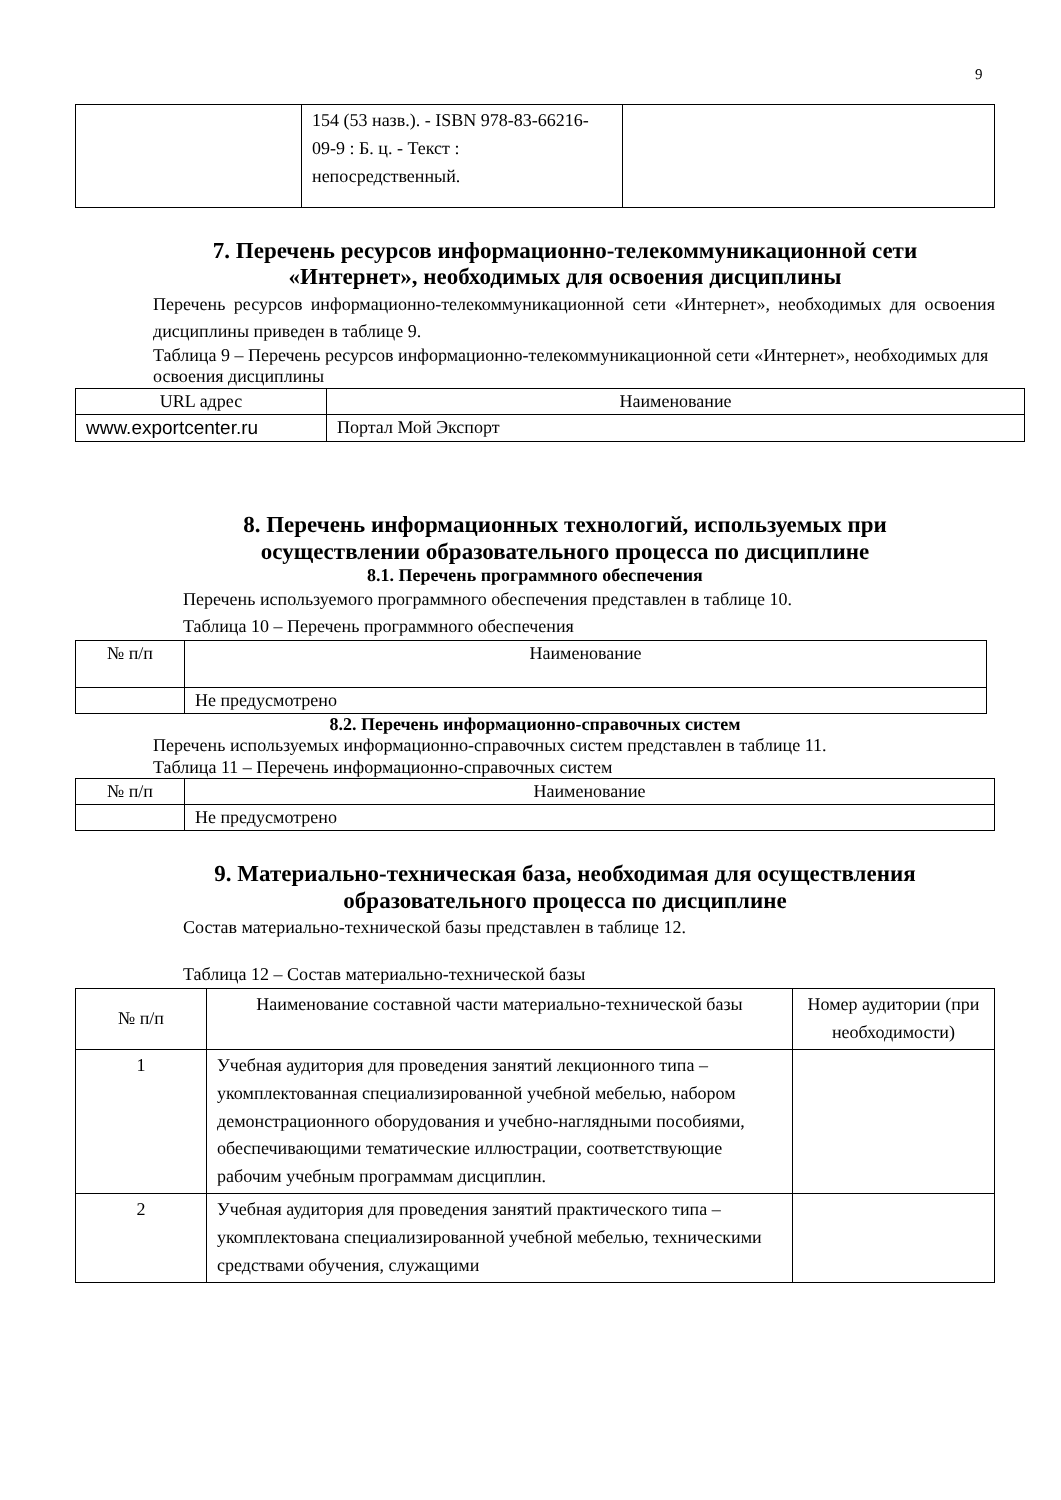9
| | 154 (53 назв.). - ISBN 978-83-66216-09-9 : Б. ц. - Текст : непосредственный. | |
7. Перечень ресурсов информационно-телекоммуникационной сети «Интернет», необходимых для освоения дисциплины
Перечень ресурсов информационно-телекоммуникационной сети «Интернет», необходимых для освоения дисциплины приведен в таблице 9.
Таблица 9 – Перечень ресурсов информационно-телекоммуникационной сети «Интернет», необходимых для освоения дисциплины
| URL адрес | Наименование |
| --- | --- |
| www.exportcenter.ru | Портал Мой Экспорт |
8. Перечень информационных технологий, используемых при осуществлении образовательного процесса по дисциплине
8.1. Перечень программного обеспечения
Перечень используемого программного обеспечения представлен в таблице 10.
Таблица 10 – Перечень программного обеспечения
| № п/п | Наименование |
| --- | --- |
| | Не предусмотрено |
8.2. Перечень информационно-справочных систем
Перечень используемых информационно-справочных систем представлен в таблице 11.
Таблица 11 – Перечень информационно-справочных систем
| № п/п | Наименование |
| --- | --- |
| | Не предусмотрено |
9. Материально-техническая база, необходимая для осуществления образовательного процесса по дисциплине
Состав материально-технической базы представлен в таблице 12.
Таблица 12 – Состав материально-технической базы
| № п/п | Наименование составной части материально-технической базы | Номер аудитории (при необходимости) |
| --- | --- | --- |
| 1 | Учебная аудитория для проведения занятий лекционного типа – укомплектованная специализированной учебной мебелью, набором демонстрационного оборудования и учебно-наглядными пособиями, обеспечивающими тематические иллюстрации, соответствующие рабочим учебным программам дисциплин. | |
| 2 | Учебная аудитория для проведения занятий практического типа – укомплектована специализированной учебной мебелью, техническими средствами обучения, служащими | |